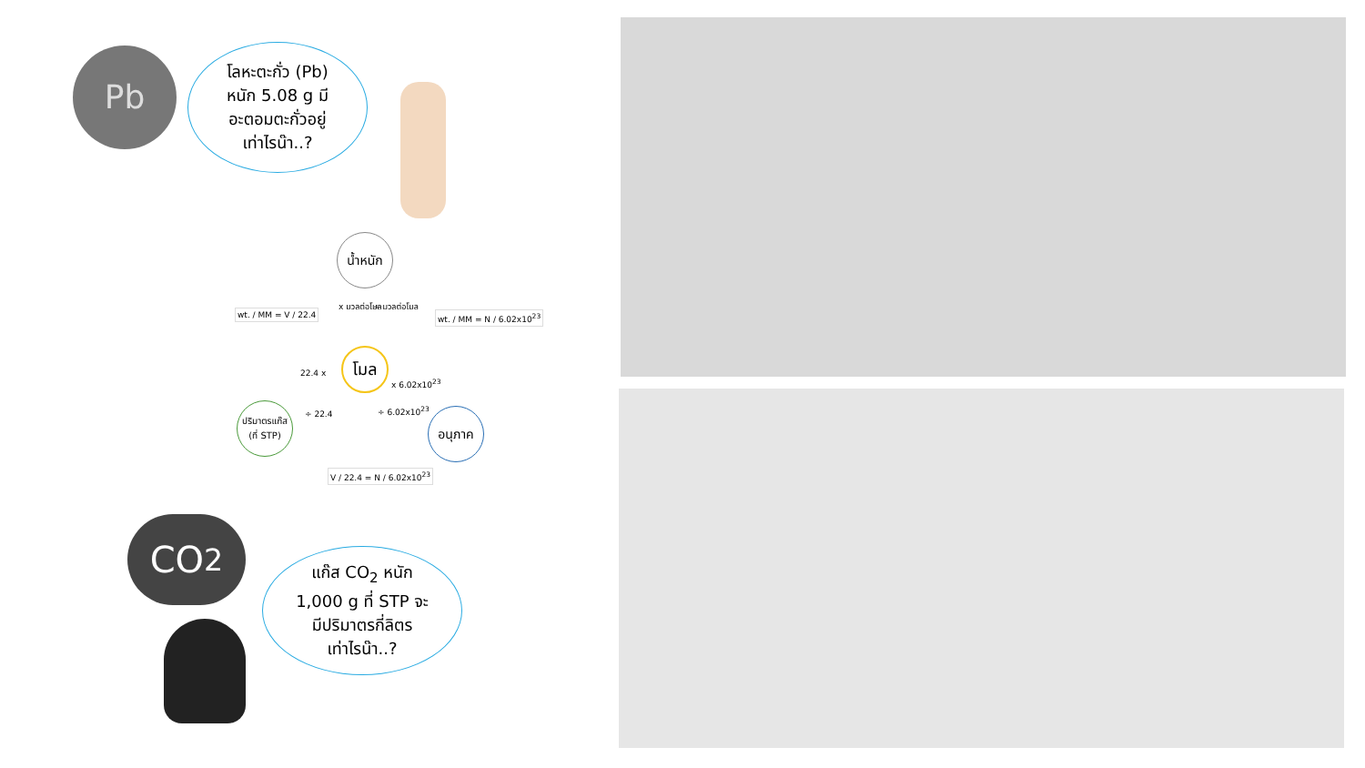Pb
โลหะตะกั่ว (Pb)
หนัก 5.08 g มี
อะตอมตะกั่วอยู่
เท่าไรน๊า..?
น้ำหนัก
โมล
ปริมาตรแก๊ส
(ที่ STP)
อนุภาค
wt. / MM = V / 22.4 wt. / MM = N / 6.02x10<sup>23</sup>
V / 22.4 = N / 6.02x10<sup>23</sup>
22.4 x
÷ 22.4
x 6.02x10<sup>23</sup>
÷ 6.02x10<sup>23</sup>
x มวลต่อโมล ÷ มวลต่อโมล
CO<sub>2</sub>
แก๊ส CO<sub>2</sub> หนัก
1,000 g ที่ STP จะ
มีปริมาตรกี่ลิตร
เท่าไรน๊า..?